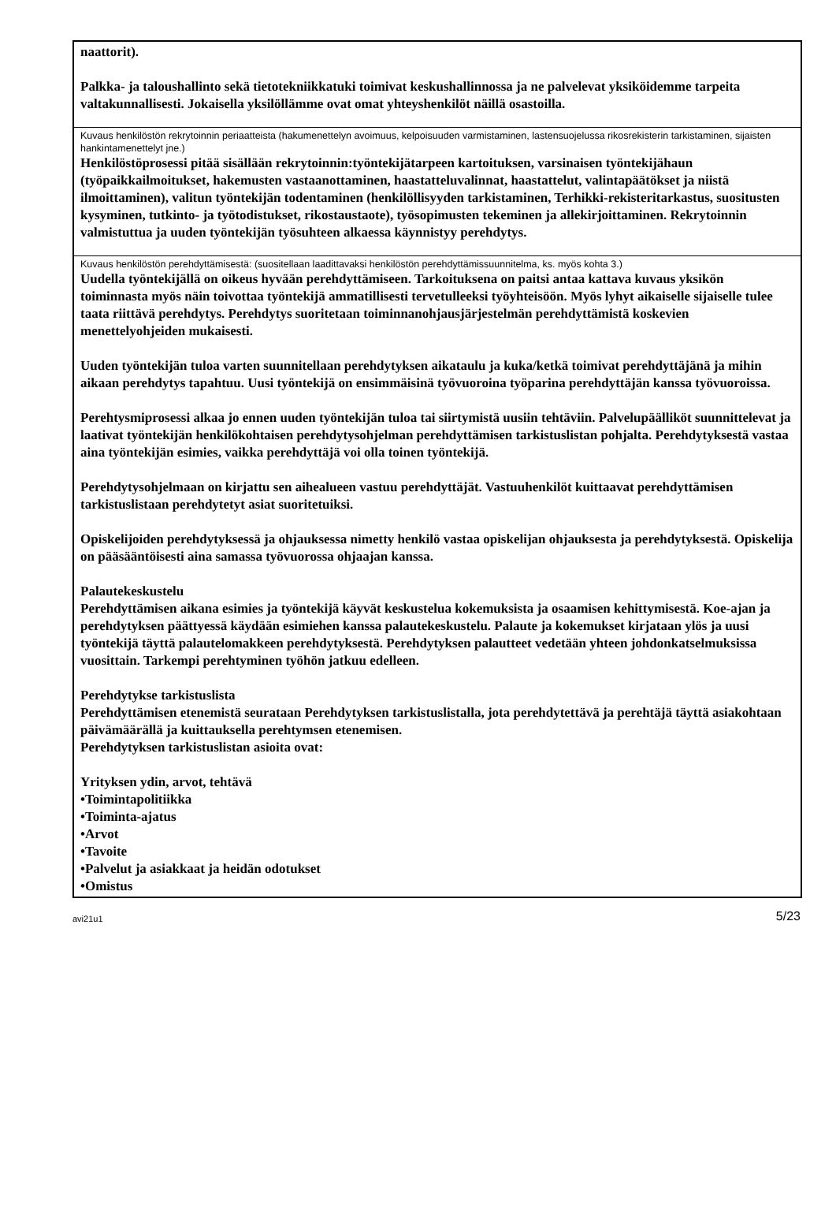naattorit).
Palkka- ja taloushallinto sekä tietotekniikkatuki toimivat keskushallinnossa ja ne palvelevat yksiköidemme tarpeita valtakunnallisesti. Jokaisella yksilöllämme ovat omat yhteyshenkilöt näillä osastoilla.
Kuvaus henkilöstön rekrytoinnin periaatteista (hakumenettelyn avoimuus, kelpoisuuden varmistaminen, lastensuojelussa rikosrekisterin tarkistaminen, sijaisten hankintamenettelyt jne.)
Henkilöstöprosessi pitää sisällään rekrytoinnin:työntekijätarpeen kartoituksen, varsinaisen työntekijähaun (työpaikkailmoitukset, hakemusten vastaanottaminen, haastatteluvalinnat, haastattelut, valintapäätökset ja niistä ilmoittaminen), valitun työntekijän todentaminen (henkilöllisyyden tarkistaminen, Terhikki-rekisteritarkastus, suositusten kysyminen, tutkinto- ja työtodistukset, rikostaustaote), työsopimusten tekeminen ja allekirjoittaminen. Rekrytoinnin valmistuttua ja uuden työntekijän työsuhteen alkaessa käynnistyy perehdytys.
Kuvaus henkilöstön perehdyttämisestä: (suositellaan laadittavaksi henkilöstön perehdyttämissuunnitelma, ks. myös kohta 3.)
Uudella työntekijällä on oikeus hyvään perehdyttämiseen. Tarkoituksena on paitsi antaa kattava kuvaus yksikön toiminnasta myös näin toivottaa työntekijä ammatillisesti tervetulleeksi työyhteisöön. Myös lyhyt aikaiselle sijaiselle tulee taata riittävä perehdytys. Perehdytys suoritetaan toiminnanohjausjärjestelmän perehdyttämistä koskevien menettelyohjeiden mukaisesti.
Uuden työntekijän tuloa varten suunnitellaan perehdytyksen aikataulu ja kuka/ketkä toimivat perehdyttäjänä ja mihin aikaan perehdytys tapahtuu. Uusi työntekijä on ensimmäisinä työvuoroina työparina perehdyttäjän kanssa työvuoroissa.
Perehtysmiprosessi alkaa jo ennen uuden työntekijän tuloa tai siirtymistä uusiin tehtäviin. Palvelupäälliköt suunnittelevat ja laativat työntekijän henkilökohtaisen perehdytysohjelman perehdyttämisen tarkistuslistan pohjalta. Perehdytyksestä vastaa aina työntekijän esimies, vaikka perehdyttäjä voi olla toinen työntekijä.
Perehdytysohjelmaan on kirjattu sen aihealueen vastuu perehdyttäjät. Vastuuhenkilöt kuittaavat perehdyttämisen tarkistuslistaan perehdytetyt asiat suoritetuiksi.
Opiskelijoiden perehdytyksessä ja ohjauksessa nimetty henkilö vastaa opiskelijan ohjauksesta ja perehdytyksestä. Opiskelija on pääsääntöisesti aina samassa työvuorossa ohjaajan kanssa.
Palautekeskustelu
Perehdyttämisen aikana esimies ja työntekijä käyvät keskustelua kokemuksista ja osaamisen kehittymisestä. Koe-ajan ja perehdytyksen päättyessä käydään esimiehen kanssa palautekeskustelu. Palaute ja kokemukset kirjataan ylös ja uusi työntekijä täyttä palautelomakkeen perehdytyksestä. Perehdytyksen palautteet vedetään yhteen johdonkatselmuksissa vuosittain. Tarkempi perehtyminen työhön jatkuu edelleen.
Perehdytykse tarkistuslista
Perehdyttämisen etenemistä seurataan Perehdytyksen tarkistuslistalla, jota perehdytettävä ja perehtäjä täyttä asiakohtaan päivämäärällä ja kuittauksella perehtymsen etenemisen.
Perehdytyksen tarkistuslistan asioita ovat:
Yrityksen ydin, arvot, tehtävä
•Toimintapolitiikka
•Toiminta-ajatus
•Arvot
•Tavoite
•Palvelut ja asiakkaat ja heidän odotukset
•Omistus
avi21u1 5/23